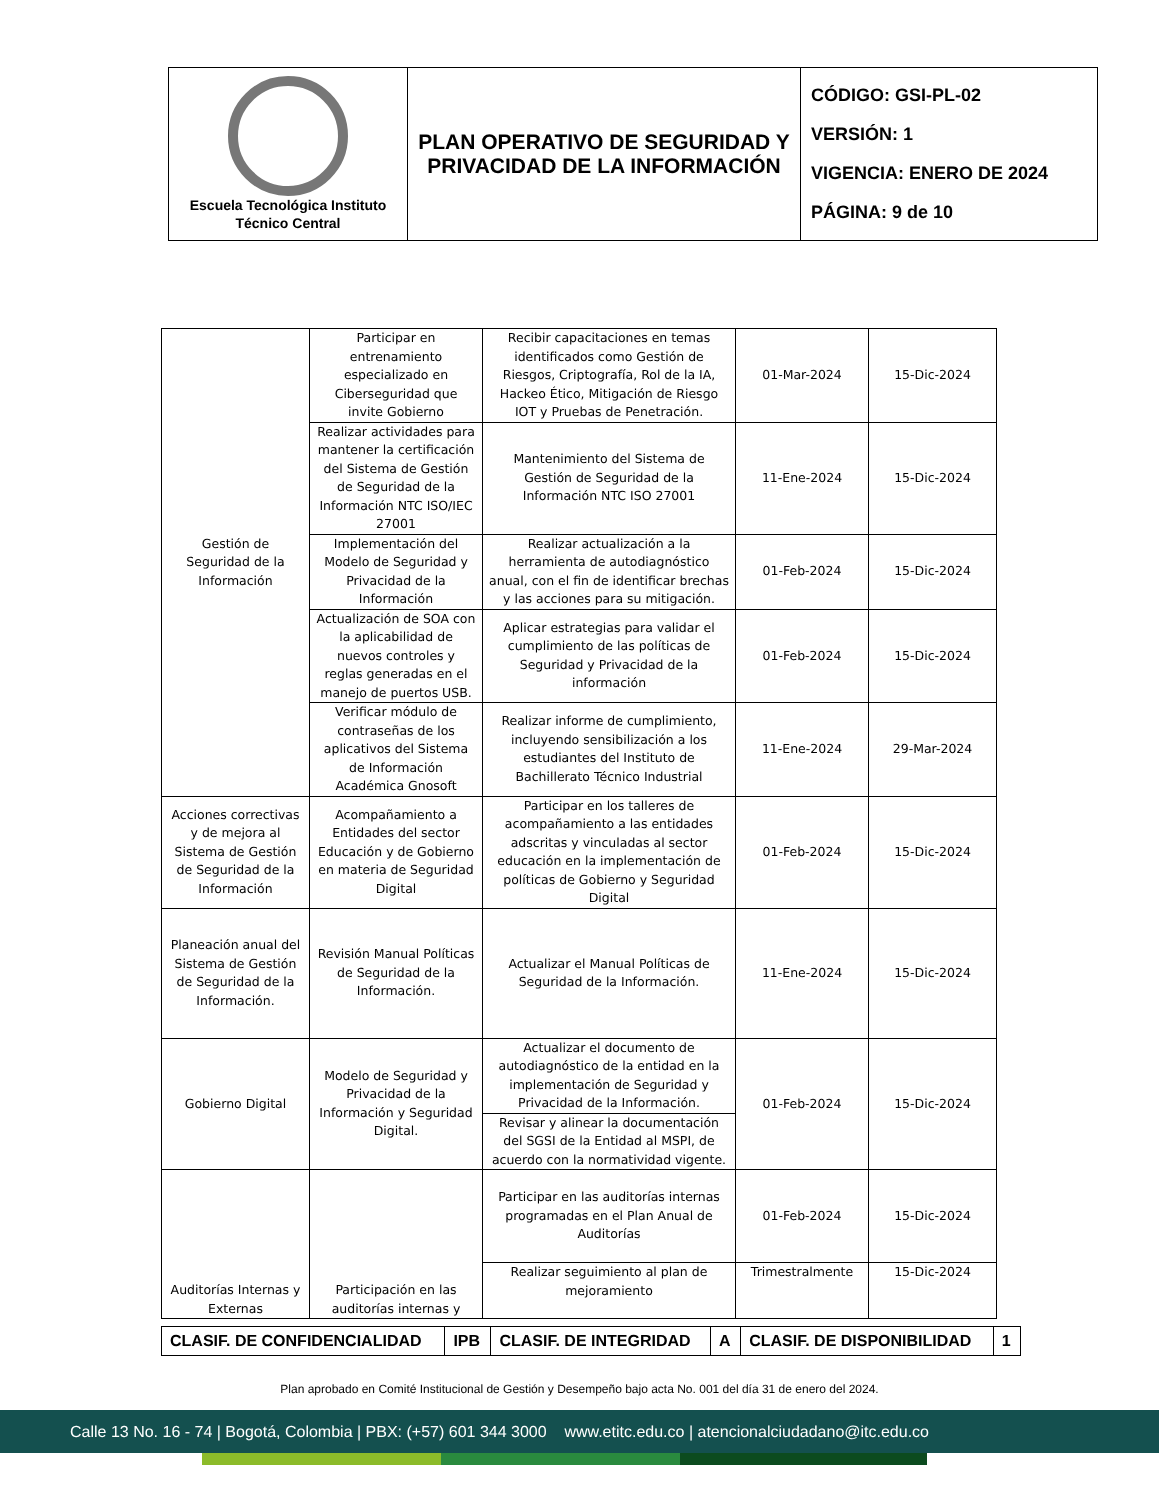| Escuela Tecnológica Instituto Técnico Central | PLAN OPERATIVO DE SEGURIDAD Y PRIVACIDAD DE LA INFORMACIÓN | CÓDIGO: GSI-PL-02 VERSIÓN: 1 VIGENCIA: ENERO DE 2024 PÁGINA: 9 de 10 |
| Gestión de Seguridad de la Información | Participar en entrenamiento especializado en Ciberseguridad que invite Gobierno | Recibir capacitaciones en temas identificados como Gestión de Riesgos, Criptografía, Rol de la IA, Hackeo Ético, Mitigación de Riesgo IOT y Pruebas de Penetración. | 01-Mar-2024 | 15-Dic-2024 |
| | Realizar actividades para mantener la certificación del Sistema de Gestión de Seguridad de la Información NTC ISO/IEC 27001 | Mantenimiento del Sistema de Gestión de Seguridad de la Información NTC ISO 27001 | 11-Ene-2024 | 15-Dic-2024 |
| | Implementación del Modelo de Seguridad y Privacidad de la Información | Realizar actualización a la herramienta de autodiagnóstico anual, con el fin de identificar brechas y las acciones para su mitigación. | 01-Feb-2024 | 15-Dic-2024 |
| | Actualización de SOA con la aplicabilidad de nuevos controles y reglas generadas en el manejo de puertos USB. | Aplicar estrategias para validar el cumplimiento de las políticas de Seguridad y Privacidad de la información | 01-Feb-2024 | 15-Dic-2024 |
| | Verificar módulo de contraseñas de los aplicativos del Sistema de Información Académica Gnosoft | Realizar informe de cumplimiento, incluyendo sensibilización a los estudiantes del Instituto de Bachillerato Técnico Industrial | 11-Ene-2024 | 29-Mar-2024 |
| Acciones correctivas y de mejora al Sistema de Gestión de Seguridad de la Información | Acompañamiento a Entidades del sector Educación y de Gobierno en materia de Seguridad Digital | Participar en los talleres de acompañamiento a las entidades adscritas y vinculadas al sector educación en la implementación de políticas de Gobierno y Seguridad Digital | 01-Feb-2024 | 15-Dic-2024 |
| Planeación anual del Sistema de Gestión de Seguridad de la Información. | Revisión Manual Políticas de Seguridad de la Información. | Actualizar el Manual Políticas de Seguridad de la Información. | 11-Ene-2024 | 15-Dic-2024 |
| Gobierno Digital | Modelo de Seguridad y Privacidad de la Información y Seguridad Digital. | Actualizar el documento de autodiagnóstico de la entidad en la implementación de Seguridad y Privacidad de la Información. | 01-Feb-2024 | 15-Dic-2024 |
| | | Revisar y alinear la documentación del SGSI de la Entidad al MSPI, de acuerdo con la normatividad vigente. | | |
| Auditorías Internas y Externas | Participación en las auditorías internas y | Participar en las auditorías internas programadas en el Plan Anual de Auditorías | 01-Feb-2024 | 15-Dic-2024 |
| | | Realizar seguimiento al plan de mejoramiento | Trimestralmente | 15-Dic-2024 |
| CLASIF. DE CONFIDENCIALIDAD | IPB | CLASIF. DE INTEGRIDAD | A | CLASIF. DE DISPONIBILIDAD | 1 |
Plan aprobado en Comité Institucional de Gestión y Desempeño bajo acta No. 001 del día 31 de enero del 2024.
Calle 13 No. 16 - 74 | Bogotá, Colombia | PBX: (+57) 601 344 3000 www.etitc.edu.co | atencionalciudadano@itc.edu.co